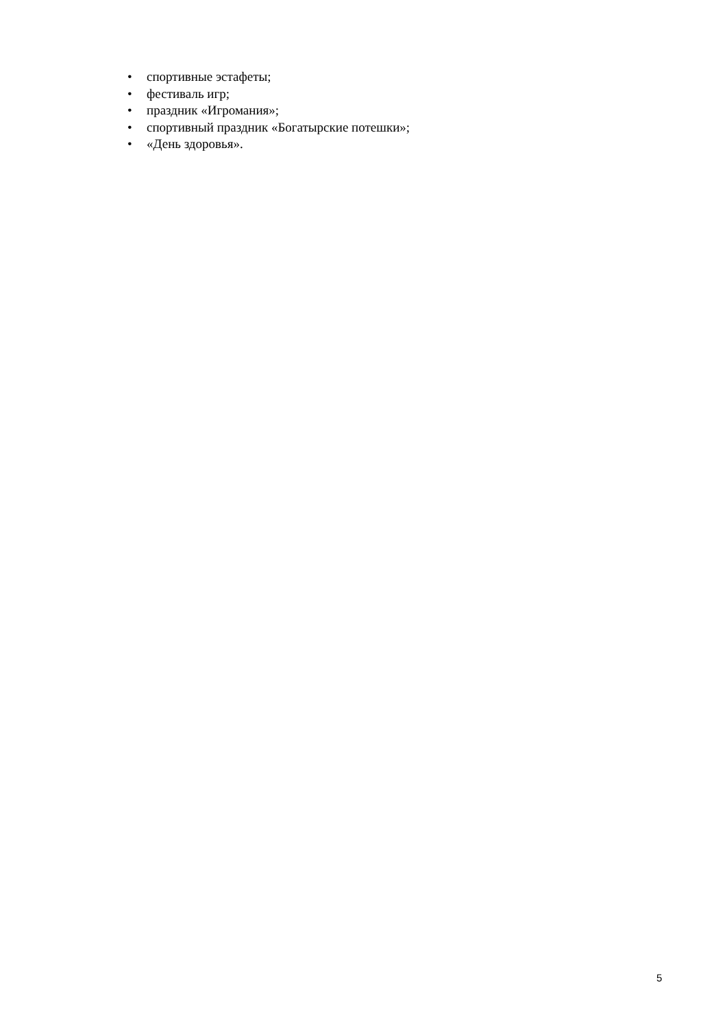• спортивные эстафеты;
• фестиваль игр;
• праздник «Игромания»;
• спортивный праздник «Богатырские потешки»;
• «День здоровья».
5